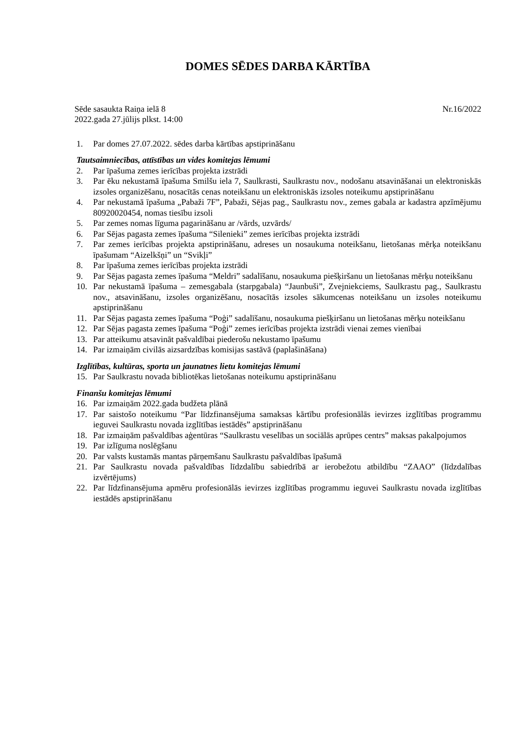DOMES SĒDES DARBA KĀRTĪBA
Sēde sasaukta Raiņa ielā 8 Nr.16/2022
2022.gada 27.jūlijs plkst. 14:00
1. Par domes 27.07.2022. sēdes darba kārtības apstiprināšanu
Tautsaimniecības, attīstības un vides komitejas lēmumi
2. Par īpašuma zemes ierīcības projekta izstrādi
3. Par ēku nekustamā īpašuma Smilšu iela 7, Saulkrasti, Saulkrastu nov., nodošanu atsavināšanai un elektroniskās izsoles organizēšanu, nosacītās cenas noteikšanu un elektroniskās izsoles noteikumu apstiprināšanu
4. Par nekustamā īpašuma „Pabaži 7F”, Pabaži, Sējas pag., Saulkrastu nov., zemes gabala ar kadastra apzīmējumu 80920020454, nomas tiesību izsoli
5. Par zemes nomas līguma pagarināšanu ar /vārds, uzvārds/
6. Par Sējas pagasta zemes īpašuma “Silenieki” zemes ierīcības projekta izstrādi
7. Par zemes ierīcības projekta apstiprināšanu, adreses un nosaukuma noteikšanu, lietošanas mērķa noteikšanu īpašumam “Aizelkšņi” un “Svikļi”
8. Par īpašuma zemes ierīcības projekta izstrādi
9. Par Sējas pagasta zemes īpašuma “Meldri” sadalīšanu, nosaukuma piešķiršanu un lietošanas mērķu noteikšanu
10. Par nekustamā īpašuma – zemesgabala (starpgabala) “Jaunbuši”, Zvejniekciems, Saulkrastu pag., Saulkrastu nov., atsavināšanu, izsoles organizēšanu, nosacītās izsoles sākumcenas noteikšanu un izsoles noteikumu apstiprināšanu
11. Par Sējas pagasta zemes īpašuma “Poģi” sadalīšanu, nosaukuma piešķiršanu un lietošanas mērķu noteikšanu
12. Par Sējas pagasta zemes īpašuma “Poģi” zemes ierīcības projekta izstrādi vienai zemes vienībai
13. Par atteikumu atsavināt pašvaldībai piederošu nekustamo īpašumu
14. Par izmaiņām civilās aizsardzības komisijas sastāvā (paplašināšana)
Izglītības, kultūras, sporta un jaunatnes lietu komitejas lēmumi
15. Par Saulkrastu novada bibliotēkas lietošanas noteikumu apstiprināšanu
Finanšu komitejas lēmumi
16. Par izmaiņām 2022.gada budžeta plānā
17. Par saistošo noteikumu “Par līdzfinansējuma samaksas kārtību profesionālās ievirzes izglītības programmu ieguvei Saulkrastu novada izglītības iestādēs” apstiprināšanu
18. Par izmaiņām pašvaldības aģentūras “Saulkrastu veselības un sociālās aprūpes centrs” maksas pakalpojumos
19. Par izlīguma noslēgšanu
20. Par valsts kustamās mantas pārņemšanu Saulkrastu pašvaldības īpašumā
21. Par Saulkrastu novada pašvaldības līdzdalību sabiedrībā ar ierobežotu atbildību “ZAAO” (līdzdalības izvērtējums)
22. Par līdzfinansējuma apmēru profesionālās ievirzes izglītības programmu ieguvei Saulkrastu novada izglītības iestādēs apstiprināšanu